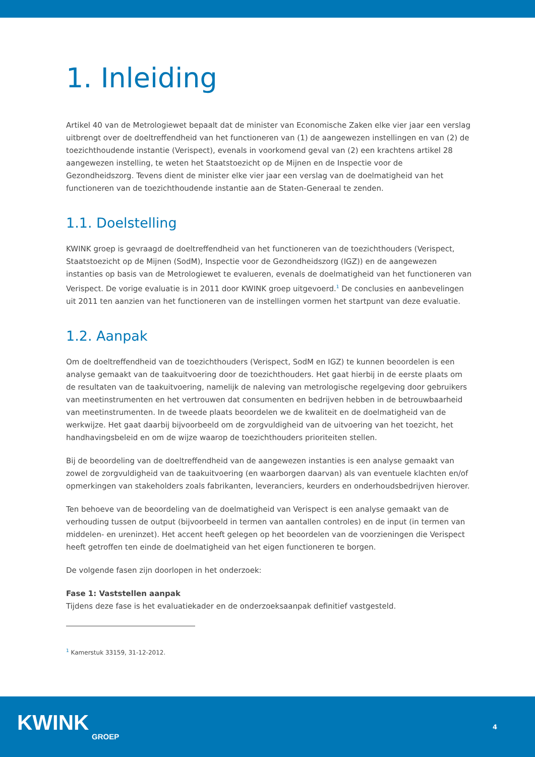1. Inleiding
Artikel 40 van de Metrologiewet bepaalt dat de minister van Economische Zaken elke vier jaar een verslag uitbrengt over de doeltreffendheid van het functioneren van (1) de aangewezen instellingen en van (2) de toezichthoudende instantie (Verispect), evenals in voorkomend geval van (2) een krachtens artikel 28 aangewezen instelling, te weten het Staatstoezicht op de Mijnen en de Inspectie voor de Gezondheidszorg. Tevens dient de minister elke vier jaar een verslag van de doelmatigheid van het functioneren van de toezichthoudende instantie aan de Staten-Generaal te zenden.
1.1. Doelstelling
KWINK groep is gevraagd de doeltreffendheid van het functioneren van de toezichthouders (Verispect, Staatstoezicht op de Mijnen (SodM), Inspectie voor de Gezondheidszorg (IGZ)) en de aangewezen instanties op basis van de Metrologiewet te evalueren, evenals de doelmatigheid van het functioneren van Verispect. De vorige evaluatie is in 2011 door KWINK groep uitgevoerd.<sup>1</sup> De conclusies en aanbevelingen uit 2011 ten aanzien van het functioneren van de instellingen vormen het startpunt van deze evaluatie.
1.2. Aanpak
Om de doeltreffendheid van de toezichthouders (Verispect, SodM en IGZ) te kunnen beoordelen is een analyse gemaakt van de taakuitvoering door de toezichthouders. Het gaat hierbij in de eerste plaats om de resultaten van de taakuitvoering, namelijk de naleving van metrologische regelgeving door gebruikers van meetinstrumenten en het vertrouwen dat consumenten en bedrijven hebben in de betrouwbaarheid van meetinstrumenten. In de tweede plaats beoordelen we de kwaliteit en de doelmatigheid van de werkwijze. Het gaat daarbij bijvoorbeeld om de zorgvuldigheid van de uitvoering van het toezicht, het handhavingsbeleid en om de wijze waarop de toezichthouders prioriteiten stellen.
Bij de beoordeling van de doeltreffendheid van de aangewezen instanties is een analyse gemaakt van zowel de zorgvuldigheid van de taakuitvoering (en waarborgen daarvan) als van eventuele klachten en/of opmerkingen van stakeholders zoals fabrikanten, leveranciers, keurders en onderhoudsbedrijven hierover.
Ten behoeve van de beoordeling van de doelmatigheid van Verispect is een analyse gemaakt van de verhouding tussen de output (bijvoorbeeld in termen van aantallen controles) en de input (in termen van middelen- en ureninzet). Het accent heeft gelegen op het beoordelen van de voorzieningen die Verispect heeft getroffen ten einde de doelmatigheid van het eigen functioneren te borgen.
De volgende fasen zijn doorlopen in het onderzoek:
Fase 1: Vaststellen aanpak
Tijdens deze fase is het evaluatiekader en de onderzoeksaanpak definitief vastgesteld.
<sup>1</sup> Kamerstuk 33159, 31-12-2012.
KWINK
GROEP
4